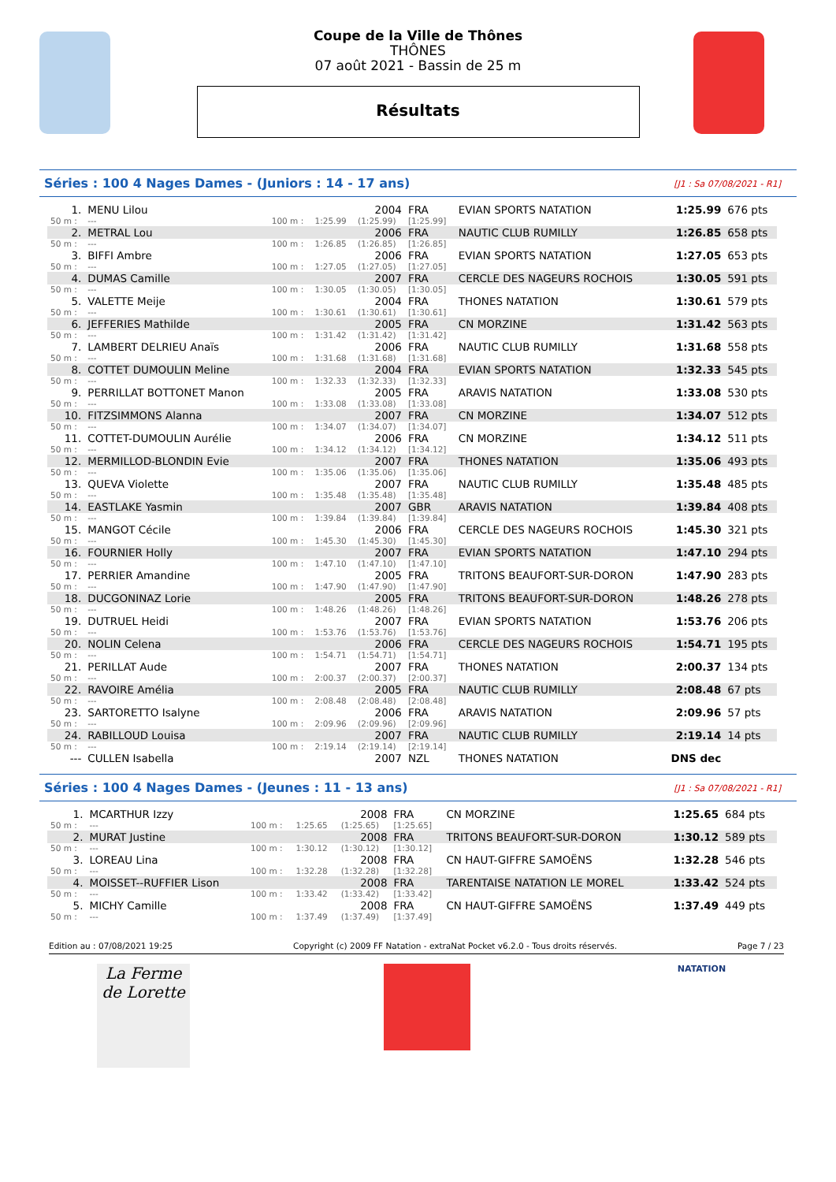Coupe de la Ville de Thônes
THÔNES
07 août 2021 - Bassin de 25 m
Résultats
Séries : 100 4 Nages Dames - (Juniors : 14 - 17 ans) [J1 : Sa 07/08/2021 - R1]
| 1. | MENU Lilou | | | 2004 | FRA | EVIAN SPORTS NATATION | 1:25.99 | 676 pts |
| 50 m : | --- | 100 m : | 1:25.99 | (1:25.99) | [1:25.99] | | | |
| 2. | METRAL Lou | | | 2006 | FRA | NAUTIC CLUB RUMILLY | 1:26.85 | 658 pts |
| 50 m : | --- | 100 m : | 1:26.85 | (1:26.85) | [1:26.85] | | | |
| 3. | BIFFI Ambre | | | 2006 | FRA | EVIAN SPORTS NATATION | 1:27.05 | 653 pts |
| 50 m : | --- | 100 m : | 1:27.05 | (1:27.05) | [1:27.05] | | | |
| 4. | DUMAS Camille | | | 2007 | FRA | CERCLE DES NAGEURS ROCHOIS | 1:30.05 | 591 pts |
| 50 m : | --- | 100 m : | 1:30.05 | (1:30.05) | [1:30.05] | | | |
| 5. | VALETTE Meije | | | 2004 | FRA | THONES NATATION | 1:30.61 | 579 pts |
| 50 m : | --- | 100 m : | 1:30.61 | (1:30.61) | [1:30.61] | | | |
| 6. | JEFFERIES Mathilde | | | 2005 | FRA | CN MORZINE | 1:31.42 | 563 pts |
| 50 m : | --- | 100 m : | 1:31.42 | (1:31.42) | [1:31.42] | | | |
| 7. | LAMBERT DELRIEU Anaïs | | | 2006 | FRA | NAUTIC CLUB RUMILLY | 1:31.68 | 558 pts |
| 50 m : | --- | 100 m : | 1:31.68 | (1:31.68) | [1:31.68] | | | |
| 8. | COTTET DUMOULIN Meline | | | 2004 | FRA | EVIAN SPORTS NATATION | 1:32.33 | 545 pts |
| 50 m : | --- | 100 m : | 1:32.33 | (1:32.33) | [1:32.33] | | | |
| 9. | PERRILLAT BOTTONET Manon | | | 2005 | FRA | ARAVIS NATATION | 1:33.08 | 530 pts |
| 50 m : | --- | 100 m : | 1:33.08 | (1:33.08) | [1:33.08] | | | |
| 10. | FITZSIMMONS Alanna | | | 2007 | FRA | CN MORZINE | 1:34.07 | 512 pts |
| 50 m : | --- | 100 m : | 1:34.07 | (1:34.07) | [1:34.07] | | | |
| 11. | COTTET-DUMOULIN Aurélie | | | 2006 | FRA | CN MORZINE | 1:34.12 | 511 pts |
| 50 m : | --- | 100 m : | 1:34.12 | (1:34.12) | [1:34.12] | | | |
| 12. | MERMILLOD-BLONDIN Evie | | | 2007 | FRA | THONES NATATION | 1:35.06 | 493 pts |
| 50 m : | --- | 100 m : | 1:35.06 | (1:35.06) | [1:35.06] | | | |
| 13. | QUEVA Violette | | | 2007 | FRA | NAUTIC CLUB RUMILLY | 1:35.48 | 485 pts |
| 50 m : | --- | 100 m : | 1:35.48 | (1:35.48) | [1:35.48] | | | |
| 14. | EASTLAKE Yasmin | | | 2007 | GBR | ARAVIS NATATION | 1:39.84 | 408 pts |
| 50 m : | --- | 100 m : | 1:39.84 | (1:39.84) | [1:39.84] | | | |
| 15. | MANGOT Cécile | | | 2006 | FRA | CERCLE DES NAGEURS ROCHOIS | 1:45.30 | 321 pts |
| 50 m : | --- | 100 m : | 1:45.30 | (1:45.30) | [1:45.30] | | | |
| 16. | FOURNIER Holly | | | 2007 | FRA | EVIAN SPORTS NATATION | 1:47.10 | 294 pts |
| 50 m : | --- | 100 m : | 1:47.10 | (1:47.10) | [1:47.10] | | | |
| 17. | PERRIER Amandine | | | 2005 | FRA | TRITONS BEAUFORT-SUR-DORON | 1:47.90 | 283 pts |
| 50 m : | --- | 100 m : | 1:47.90 | (1:47.90) | [1:47.90] | | | |
| 18. | DUCGONINAZ Lorie | | | 2005 | FRA | TRITONS BEAUFORT-SUR-DORON | 1:48.26 | 278 pts |
| 50 m : | --- | 100 m : | 1:48.26 | (1:48.26) | [1:48.26] | | | |
| 19. | DUTRUEL Heidi | | | 2007 | FRA | EVIAN SPORTS NATATION | 1:53.76 | 206 pts |
| 50 m : | --- | 100 m : | 1:53.76 | (1:53.76) | [1:53.76] | | | |
| 20. | NOLIN Celena | | | 2006 | FRA | CERCLE DES NAGEURS ROCHOIS | 1:54.71 | 195 pts |
| 50 m : | --- | 100 m : | 1:54.71 | (1:54.71) | [1:54.71] | | | |
| 21. | PERILLAT Aude | | | 2007 | FRA | THONES NATATION | 2:00.37 | 134 pts |
| 50 m : | --- | 100 m : | 2:00.37 | (2:00.37) | [2:00.37] | | | |
| 22. | RAVOIRE Amélia | | | 2005 | FRA | NAUTIC CLUB RUMILLY | 2:08.48 | 67 pts |
| 50 m : | --- | 100 m : | 2:08.48 | (2:08.48) | [2:08.48] | | | |
| 23. | SARTORETTO Isalyne | | | 2006 | FRA | ARAVIS NATATION | 2:09.96 | 57 pts |
| 50 m : | --- | 100 m : | 2:09.96 | (2:09.96) | [2:09.96] | | | |
| 24. | RABILLOUD Louisa | | | 2007 | FRA | NAUTIC CLUB RUMILLY | 2:19.14 | 14 pts |
| 50 m : | --- | 100 m : | 2:19.14 | (2:19.14) | [2:19.14] | | | |
| --- | CULLEN Isabella | | | 2007 | NZL | THONES NATATION | DNS dec | |
Séries : 100 4 Nages Dames - (Jeunes : 11 - 13 ans) [J1 : Sa 07/08/2021 - R1]
| 1. | MCARTHUR Izzy | | | 2008 | FRA | CN MORZINE | 1:25.65 | 684 pts |
| 50 m : | --- | 100 m : | 1:25.65 | (1:25.65) | [1:25.65] | | | |
| 2. | MURAT Justine | | | 2008 | FRA | TRITONS BEAUFORT-SUR-DORON | 1:30.12 | 589 pts |
| 50 m : | --- | 100 m : | 1:30.12 | (1:30.12) | [1:30.12] | | | |
| 3. | LOREAU Lina | | | 2008 | FRA | CN HAUT-GIFFRE SAMOËNS | 1:32.28 | 546 pts |
| 50 m : | --- | 100 m : | 1:32.28 | (1:32.28) | [1:32.28] | | | |
| 4. | MOISSET--RUFFIER Lison | | | 2008 | FRA | TARENTAISE NATATION LE MOREL | 1:33.42 | 524 pts |
| 50 m : | --- | 100 m : | 1:33.42 | (1:33.42) | [1:33.42] | | | |
| 5. | MICHY Camille | | | 2008 | FRA | CN HAUT-GIFFRE SAMOËNS | 1:37.49 | 449 pts |
| 50 m : | --- | 100 m : | 1:37.49 | (1:37.49) | [1:37.49] | | | |
Edition au : 07/08/2021 19:25 Copyright (c) 2009 FF Natation - extraNat Pocket v6.2.0 - Tous droits réservés. Page 7 / 23
La Ferme de Lorette
NATATION